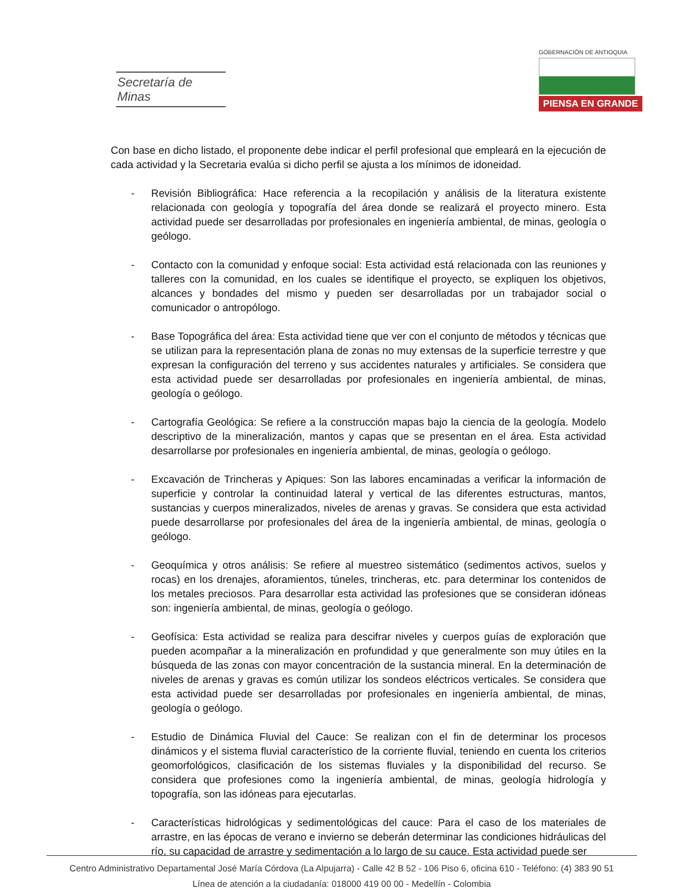Secretaría de Minas
GOBERNACIÓN DE ANTIOQUIA
PIENSA EN GRANDE
Con base en dicho listado, el proponente debe indicar el perfil profesional que empleará en la ejecución de cada actividad y la Secretaria evalúa si dicho perfil se ajusta a los mínimos de idoneidad.
- Revisión Bibliográfica: Hace referencia a la recopilación y análisis de la literatura existente relacionada con geología y topografía del área donde se realizará el proyecto minero. Esta actividad puede ser desarrolladas por profesionales en ingeniería ambiental, de minas, geología o geólogo.
- Contacto con la comunidad y enfoque social: Esta actividad está relacionada con las reuniones y talleres con la comunidad, en los cuales se identifique el proyecto, se expliquen los objetivos, alcances y bondades del mismo y pueden ser desarrolladas por un trabajador social o comunicador o antropólogo.
- Base Topográfica del área: Esta actividad tiene que ver con el conjunto de métodos y técnicas que se utilizan para la representación plana de zonas no muy extensas de la superficie terrestre y que expresan la configuración del terreno y sus accidentes naturales y artificiales. Se considera que esta actividad puede ser desarrolladas por profesionales en ingeniería ambiental, de minas, geología o geólogo.
- Cartografía Geológica: Se refiere a la construcción mapas bajo la ciencia de la geología. Modelo descriptivo de la mineralización, mantos y capas que se presentan en el área. Esta actividad desarrollarse por profesionales en ingeniería ambiental, de minas, geología o geólogo.
- Excavación de Trincheras y Apiques: Son las labores encaminadas a verificar la información de superficie y controlar la continuidad lateral y vertical de las diferentes estructuras, mantos, sustancias y cuerpos mineralizados, niveles de arenas y gravas. Se considera que esta actividad puede desarrollarse por profesionales del área de la ingeniería ambiental, de minas, geología o geólogo.
- Geoquímica y otros análisis: Se refiere al muestreo sistemático (sedimentos activos, suelos y rocas) en los drenajes, aforamientos, túneles, trincheras, etc. para determinar los contenidos de los metales preciosos. Para desarrollar esta actividad las profesiones que se consideran idóneas son: ingeniería ambiental, de minas, geología o geólogo.
- Geofísica: Esta actividad se realiza para descifrar niveles y cuerpos guías de exploración que pueden acompañar a la mineralización en profundidad y que generalmente son muy útiles en la búsqueda de las zonas con mayor concentración de la sustancia mineral. En la determinación de niveles de arenas y gravas es común utilizar los sondeos eléctricos verticales. Se considera que esta actividad puede ser desarrolladas por profesionales en ingeniería ambiental, de minas, geología o geólogo.
- Estudio de Dinámica Fluvial del Cauce: Se realizan con el fin de determinar los procesos dinámicos y el sistema fluvial característico de la corriente fluvial, teniendo en cuenta los criterios geomorfológicos, clasificación de los sistemas fluviales y la disponibilidad del recurso. Se considera que profesiones como la ingeniería ambiental, de minas, geología hidrología y topografía, son las idóneas para ejecutarlas.
- Características hidrológicas y sedimentológicas del cauce: Para el caso de los materiales de arrastre, en las épocas de verano e invierno se deberán determinar las condiciones hidráulicas del río, su capacidad de arrastre y sedimentación a lo largo de su cauce. Esta actividad puede ser
Centro Administrativo Departamental José María Córdova (La Alpujarra) - Calle 42 B 52 - 106 Piso 6, oficina 610 - Teléfono: (4) 383 90 51
Línea de atención a la ciudadanía: 018000 419 00 00 - Medellín - Colombia